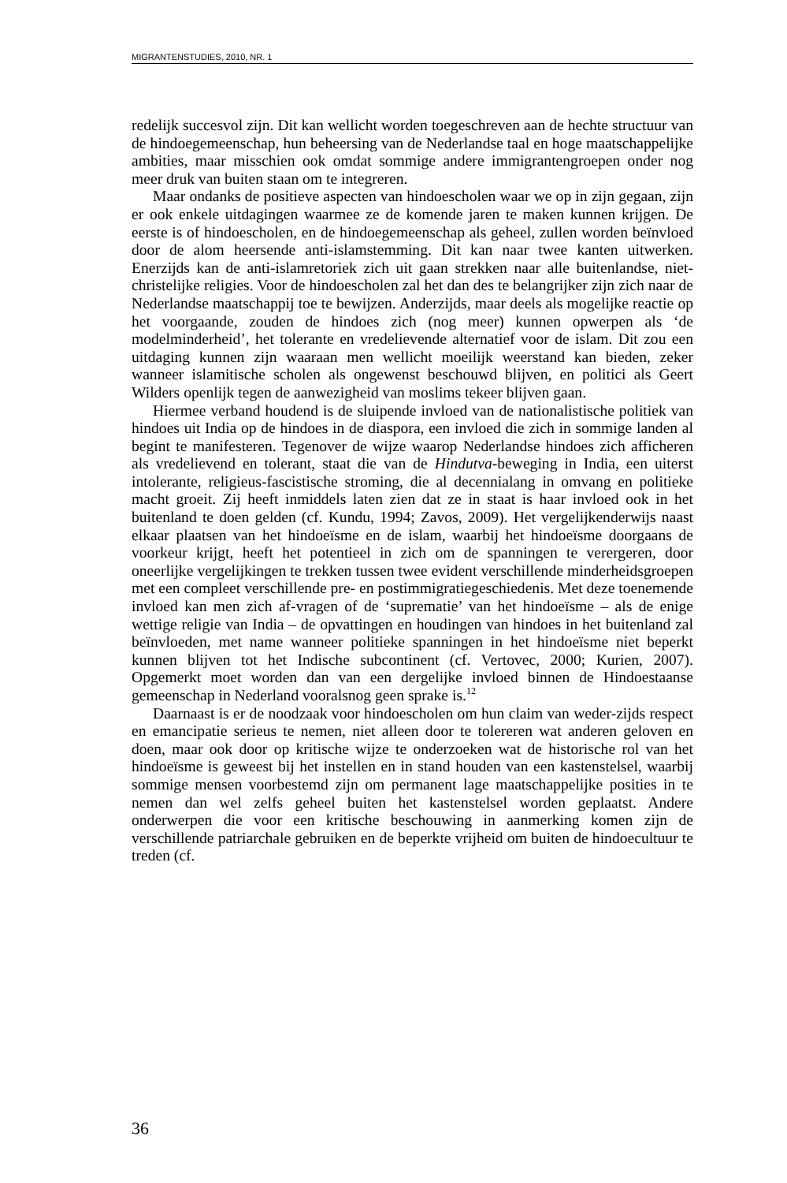MIGRANTENSTUDIES, 2010, NR. 1
redelijk succesvol zijn. Dit kan wellicht worden toegeschreven aan de hechte structuur van de hindoegemeenschap, hun beheersing van de Nederlandse taal en hoge maatschappelijke ambities, maar misschien ook omdat sommige andere immigrantengroepen onder nog meer druk van buiten staan om te integreren.
Maar ondanks de positieve aspecten van hindoescholen waar we op in zijn gegaan, zijn er ook enkele uitdagingen waarmee ze de komende jaren te maken kunnen krijgen. De eerste is of hindoescholen, en de hindoegemeenschap als geheel, zullen worden beïnvloed door de alom heersende anti-islamstemming. Dit kan naar twee kanten uitwerken. Enerzijds kan de anti-islamretoriek zich uit gaan strekken naar alle buitenlandse, niet-christelijke religies. Voor de hindoescholen zal het dan des te belangrijker zijn zich naar de Nederlandse maatschappij toe te bewijzen. Anderzijds, maar deels als mogelijke reactie op het voorgaande, zouden de hindoes zich (nog meer) kunnen opwerpen als ‘de modelminderheid’, het tolerante en vredelievende alternatief voor de islam. Dit zou een uitdaging kunnen zijn waaraan men wellicht moeilijk weerstand kan bieden, zeker wanneer islamitische scholen als ongewenst beschouwd blijven, en politici als Geert Wilders openlijk tegen de aanwezigheid van moslims tekeer blijven gaan.
Hiermee verband houdend is de sluipende invloed van de nationalistische politiek van hindoes uit India op de hindoes in de diaspora, een invloed die zich in sommige landen al begint te manifesteren. Tegenover de wijze waarop Nederlandse hindoes zich afficheren als vredelievend en tolerant, staat die van de Hindutva-beweging in India, een uiterst intolerante, religieus-fascistische stroming, die al decennialang in omvang en politieke macht groeit. Zij heeft inmiddels laten zien dat ze in staat is haar invloed ook in het buitenland te doen gelden (cf. Kundu, 1994; Zavos, 2009). Het vergelijkenderwijs naast elkaar plaatsen van het hindoeïsme en de islam, waarbij het hindoeïsme doorgaans de voorkeur krijgt, heeft het potentieel in zich om de spanningen te verergeren, door oneerlijke vergelijkingen te trekken tussen twee evident verschillende minderheidsgroepen met een compleet verschillende pre- en postimmigratiegeschiedenis. Met deze toenemende invloed kan men zich af-vragen of de ‘suprematie’ van het hindoeïsme – als de enige wettige religie van India – de opvattingen en houdingen van hindoes in het buitenland zal beïnvloeden, met name wanneer politieke spanningen in het hindoeïsme niet beperkt kunnen blijven tot het Indische subcontinent (cf. Vertovec, 2000; Kurien, 2007). Opgemerkt moet worden dan van een dergelijke invloed binnen de Hindoestaanse gemeenschap in Nederland vooralsnog geen sprake is.<sup>12</sup>
Daarnaast is er de noodzaak voor hindoescholen om hun claim van weder-zijds respect en emancipatie serieus te nemen, niet alleen door te tolereren wat anderen geloven en doen, maar ook door op kritische wijze te onderzoeken wat de historische rol van het hindoeïsme is geweest bij het instellen en in stand houden van een kastenstelsel, waarbij sommige mensen voorbestemd zijn om permanent lage maatschappelijke posities in te nemen dan wel zelfs geheel buiten het kastenstelsel worden geplaatst. Andere onderwerpen die voor een kritische beschouwing in aanmerking komen zijn de verschillende patriarchale gebruiken en de beperkte vrijheid om buiten de hindoecultuur te treden (cf.
36